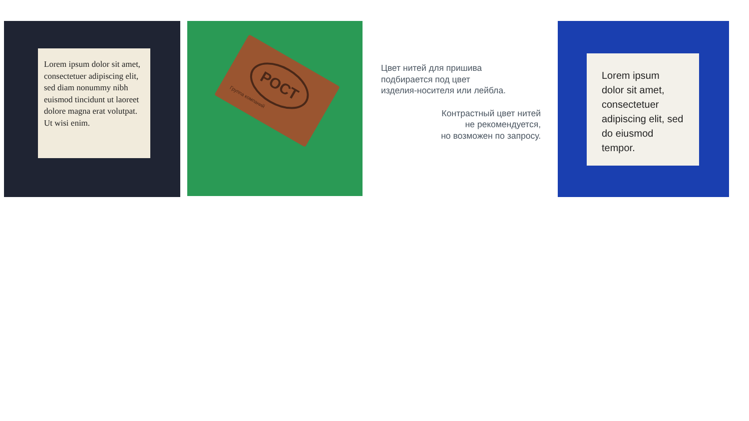Lorem ipsum dolor sit amet, consectetuer adipiscing elit, sed diam nonummy nibh euismod tincidunt ut laoreet dolore magna erat volutpat.
Ut wisi enim.
РОСТ
Группа компаний
Цвет нитей для пришива
подбирается под цвет
изделия-носителя или лейбла.
Контрастный цвет нитей
не рекомендуется,
но возможен по запросу.
Lorem ipsum dolor sit amet, consectetuer adipiscing elit, sed do eiusmod tempor.